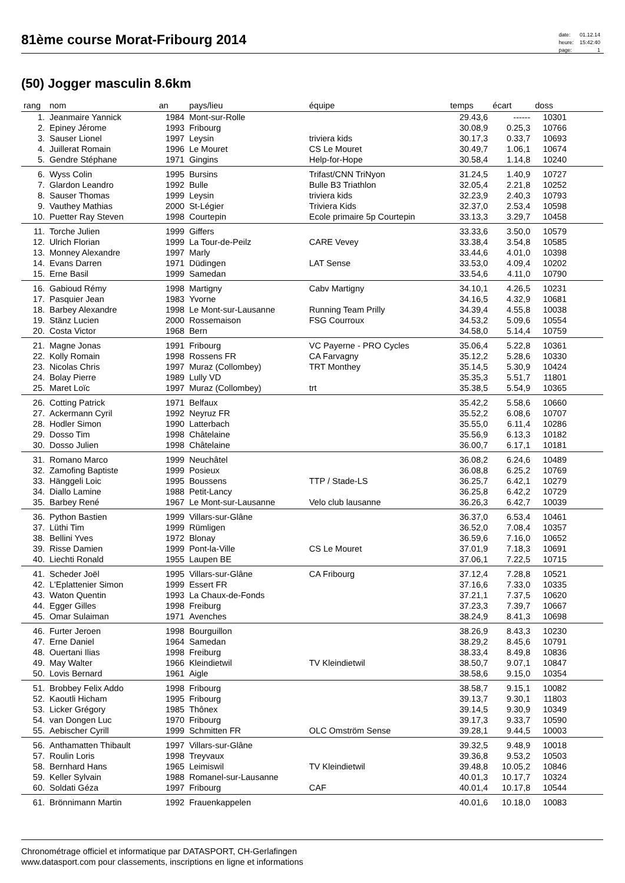81ème course Morat-Fribourg 2014
| date: | 01.12.14 |
| heure: | 15:42:40 |
| page: | 1 |
(50) Jogger masculin 8.6km
| rang | nom | an | pays/lieu | équipe | temps | écart | doss | |
| --- | --- | --- | --- | --- | --- | --- | --- | --- |
| 1. | Jeanmaire Yannick | 1984 | Mont-sur-Rolle | | 29.43,6 | ------ | 10301 | |
| 2. | Epiney Jérome | 1993 | Fribourg | | 30.08,9 | 0.25,3 | 10766 | |
| 3. | Sauser Lionel | 1997 | Leysin | triviera kids | 30.17,3 | 0.33,7 | 10693 | |
| 4. | Juillerat Romain | 1996 | Le Mouret | CS Le Mouret | 30.49,7 | 1.06,1 | 10674 | |
| 5. | Gendre Stéphane | 1971 | Gingins | Help-for-Hope | 30.58,4 | 1.14,8 | 10240 | |
| 6. | Wyss Colin | 1995 | Bursins | Trifast/CNN TriNyon | 31.24,5 | 1.40,9 | 10727 | |
| 7. | Glardon Leandro | 1992 | Bulle | Bulle B3 Triathlon | 32.05,4 | 2.21,8 | 10252 | |
| 8. | Sauser Thomas | 1999 | Leysin | triviera kids | 32.23,9 | 2.40,3 | 10793 | |
| 9. | Vauthey Mathias | 2000 | St-Légier | Triviera Kids | 32.37,0 | 2.53,4 | 10598 | |
| 10. | Puetter Ray Steven | 1998 | Courtepin | Ecole primaire 5p Courtepin | 33.13,3 | 3.29,7 | 10458 | |
| 11. | Torche Julien | 1999 | Giffers | | 33.33,6 | 3.50,0 | 10579 | |
| 12. | Ulrich Florian | 1999 | La Tour-de-Peilz | CARE Vevey | 33.38,4 | 3.54,8 | 10585 | |
| 13. | Monney Alexandre | 1997 | Marly | | 33.44,6 | 4.01,0 | 10398 | |
| 14. | Evans Darren | 1971 | Düdingen | LAT Sense | 33.53,0 | 4.09,4 | 10202 | |
| 15. | Erne Basil | 1999 | Samedan | | 33.54,6 | 4.11,0 | 10790 | |
| 16. | Gabioud Rémy | 1998 | Martigny | Cabv Martigny | 34.10,1 | 4.26,5 | 10231 | |
| 17. | Pasquier Jean | 1983 | Yvorne | | 34.16,5 | 4.32,9 | 10681 | |
| 18. | Barbey Alexandre | 1998 | Le Mont-sur-Lausanne | Running Team Prilly | 34.39,4 | 4.55,8 | 10038 | |
| 19. | Stänz Lucien | 2000 | Rossemaison | FSG Courroux | 34.53,2 | 5.09,6 | 10554 | |
| 20. | Costa Victor | 1968 | Bern | | 34.58,0 | 5.14,4 | 10759 | |
| 21. | Magne Jonas | 1991 | Fribourg | VC Payerne - PRO Cycles | 35.06,4 | 5.22,8 | 10361 | |
| 22. | Kolly Romain | 1998 | Rossens FR | CA Farvagny | 35.12,2 | 5.28,6 | 10330 | |
| 23. | Nicolas Chris | 1997 | Muraz (Collombey) | TRT Monthey | 35.14,5 | 5.30,9 | 10424 | |
| 24. | Bolay Pierre | 1989 | Lully VD | | 35.35,3 | 5.51,7 | 11801 | |
| 25. | Maret Loïc | 1997 | Muraz (Collombey) | trt | 35.38,5 | 5.54,9 | 10365 | |
| 26. | Cotting Patrick | 1971 | Belfaux | | 35.42,2 | 5.58,6 | 10660 | |
| 27. | Ackermann Cyril | 1992 | Neyruz FR | | 35.52,2 | 6.08,6 | 10707 | |
| 28. | Hodler Simon | 1990 | Latterbach | | 35.55,0 | 6.11,4 | 10286 | |
| 29. | Dosso Tim | 1998 | Châtelaine | | 35.56,9 | 6.13,3 | 10182 | |
| 30. | Dosso Julien | 1998 | Châtelaine | | 36.00,7 | 6.17,1 | 10181 | |
| 31. | Romano Marco | 1999 | Neuchâtel | | 36.08,2 | 6.24,6 | 10489 | |
| 32. | Zamofing Baptiste | 1999 | Posieux | | 36.08,8 | 6.25,2 | 10769 | |
| 33. | Hänggeli Loic | 1995 | Boussens | TTP / Stade-LS | 36.25,7 | 6.42,1 | 10279 | |
| 34. | Diallo Lamine | 1988 | Petit-Lancy | | 36.25,8 | 6.42,2 | 10729 | |
| 35. | Barbey René | 1967 | Le Mont-sur-Lausanne | Velo club lausanne | 36.26,3 | 6.42,7 | 10039 | |
| 36. | Python Bastien | 1999 | Villars-sur-Glâne | | 36.37,0 | 6.53,4 | 10461 | |
| 37. | Lüthi Tim | 1999 | Rümligen | | 36.52,0 | 7.08,4 | 10357 | |
| 38. | Bellini Yves | 1972 | Blonay | | 36.59,6 | 7.16,0 | 10652 | |
| 39. | Risse Damien | 1999 | Pont-la-Ville | CS Le Mouret | 37.01,9 | 7.18,3 | 10691 | |
| 40. | Liechti Ronald | 1955 | Laupen BE | | 37.06,1 | 7.22,5 | 10715 | |
| 41. | Scheder Joël | 1995 | Villars-sur-Glâne | CA Fribourg | 37.12,4 | 7.28,8 | 10521 | |
| 42. | L'Eplattenier Simon | 1999 | Essert FR | | 37.16,6 | 7.33,0 | 10335 | |
| 43. | Waton Quentin | 1993 | La Chaux-de-Fonds | | 37.21,1 | 7.37,5 | 10620 | |
| 44. | Egger Gilles | 1998 | Freiburg | | 37.23,3 | 7.39,7 | 10667 | |
| 45. | Omar Sulaiman | 1971 | Avenches | | 38.24,9 | 8.41,3 | 10698 | |
| 46. | Furter Jeroen | 1998 | Bourguillon | | 38.26,9 | 8.43,3 | 10230 | |
| 47. | Erne Daniel | 1964 | Samedan | | 38.29,2 | 8.45,6 | 10791 | |
| 48. | Ouertani Ilias | 1998 | Freiburg | | 38.33,4 | 8.49,8 | 10836 | |
| 49. | May Walter | 1966 | Kleindietwil | TV Kleindietwil | 38.50,7 | 9.07,1 | 10847 | |
| 50. | Lovis Bernard | 1961 | Aigle | | 38.58,6 | 9.15,0 | 10354 | |
| 51. | Brobbey Felix Addo | 1998 | Fribourg | | 38.58,7 | 9.15,1 | 10082 | |
| 52. | Kaoutli Hicham | 1995 | Fribourg | | 39.13,7 | 9.30,1 | 11803 | |
| 53. | Licker Grégory | 1985 | Thônex | | 39.14,5 | 9.30,9 | 10349 | |
| 54. | van Dongen Luc | 1970 | Fribourg | | 39.17,3 | 9.33,7 | 10590 | |
| 55. | Aebischer Cyrill | 1999 | Schmitten FR | OLC Omström Sense | 39.28,1 | 9.44,5 | 10003 | |
| 56. | Anthamatten Thibault | 1997 | Villars-sur-Glâne | | 39.32,5 | 9.48,9 | 10018 | |
| 57. | Roulin Loris | 1998 | Treyvaux | | 39.36,8 | 9.53,2 | 10503 | |
| 58. | Bernhard Hans | 1965 | Leimiswil | TV Kleindietwil | 39.48,8 | 10.05,2 | 10846 | |
| 59. | Keller Sylvain | 1988 | Romanel-sur-Lausanne | | 40.01,3 | 10.17,7 | 10324 | |
| 60. | Soldati Géza | 1997 | Fribourg | CAF | 40.01,4 | 10.17,8 | 10544 | |
| 61. | Brönnimann Martin | 1992 | Frauenkappelen | | 40.01,6 | 10.18,0 | 10083 | |
Chronométrage officiel et informatique par DATASPORT, CH-Gerlafingen
www.datasport.com pour classements, inscriptions en ligne et informations